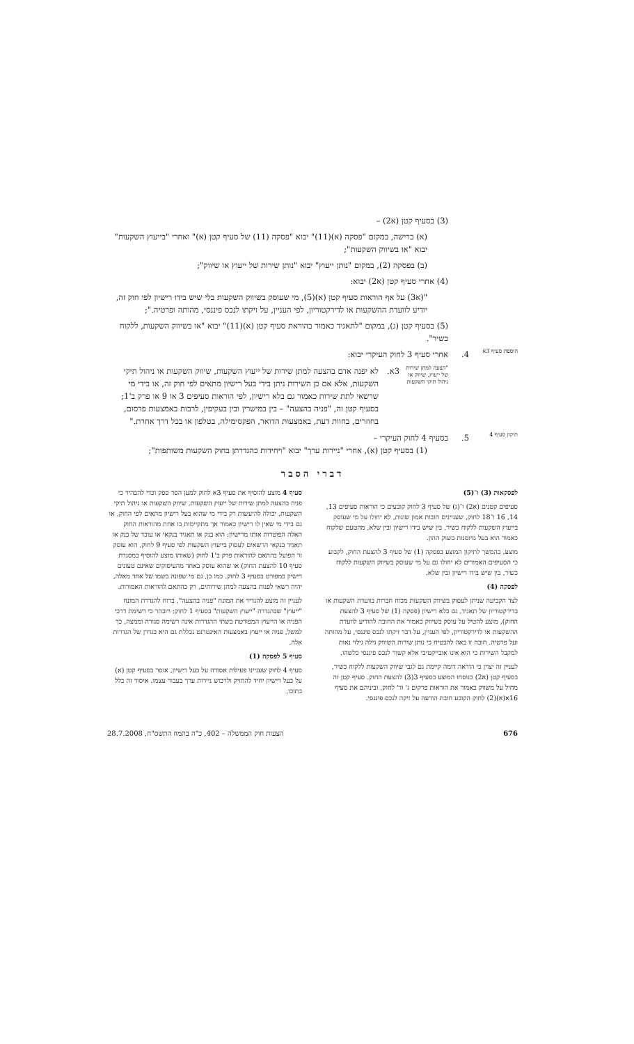(3) בסעיף קטן (א2) –
(א) ברישה, במקום "פסקה (א)(11)" יבוא "פסקה (11) של סעיף קטן (א)" ואחרי "בייעוץ השקעות" יבוא "או בשיווק השקעות";
(ב) בפסקה (2), במקום "נותן ייעוץ" יבוא "נותן שירות של ייעוץ או שיווק";
(4) אחרי סעיף קטן (א2) יבוא:
"(א3) על אף הוראות סעיף קטן (א)(5), מי שעוסק בשיווק השקעות בלי שיש בידו רישיון לפי חוק זה, יודיע לוועדת ההשקעות או לדירקטוריון, לפי העניין, על זיקתו לנכס פיננסי, מהותה ופרטיה.";
(5) בסעיף קטן (ג), במקום "לתאגיד כאמור בהוראת סעיף קטן (א)(11)" יבוא "או בשיווק השקעות, ללקוח כשיר".
הוספת סעיף 3א
4. אחרי סעיף 3 לחוק העיקרי יבוא:
"הצעה למתן שירות של ייעוץ, שיווק או ניהול תיקי השקעות
3א. לא יפנה אדם בהצעה למתן שירות של ייעוץ השקעות, שיווק השקעות או ניהול תיקי השקעות, אלא אם כן השירות ניתן בידי בעל רישיון מתאים לפי חוק זה, או בידי מי שרשאי לתת שירות כאמור גם בלא רישיון, לפי הוראות סעיפים 3 או 9 או פרק ב'1; בסעיף קטן זה, "פניה בהצעה" – בין במישרין ובין בעקיפין, לרבות באמצעות פרסום, בחוזרים, בחוות דעת, באמצעות הדואר, הפקסימילה, בטלפון או בכל דרך אחרת."
תיקון סעיף 4
5. בסעיף 4 לחוק העיקרי –
(1) בסעיף קטן (א), אחרי "ניירות ערך" יבוא "ויחידות כהגדרתן בחוק השקעות משותפות";
דברי הסבר
לפסקאות (3) ו־(5)
סעיפים קטנים (א2) ו־(ג) של סעיף 3 לחוק קובעים כי הוראות סעיפים 13, 14, 16 ו־18 לחוק, שעניינים חובות אמון שונות, לא יחולו על מי שעוסק בייעוץ השקעות ללקוח כשיר, בין שיש בידו רישיון ובין שלא, מהטעם שלקוח כאמור הוא בעל מיומנות בשוק ההון.
מוצע, בהמשך לתיקון המוצע בפסקה (1) של סעיף 3 להצעת החוק, לקבוע כי הסעיפים האמורים לא יחולו גם על מי שעוסק בשיווק השקעות ללקוח כשיר, בין שיש בידו רישיון ובין שלא.
לפסקה (4)
לצד הקביעה שניתן לעסוק בשיווק השקעות מכוח חברות בוועדת השקעות או בדירקטוריון של תאגיד, גם בלא רישיון (פסקה (1) של סעיף 3 להצעת החוק), מוצע להטיל על עוסק בשיווק כאמור את החובה להודיע לוועדת ההשקעות או לדירקטוריון, לפי העניין, על דבר זיקתו לנכס פיננסי, על מהותה ועל פרטיה. חובה זו באה להבטיח כי נותן שירות השיווק גילה גילוי נאות למקבל השירות כי הוא אינו אובייקטיבי אלא קשור לנכס פיננסי כלשהו.
לעניין זה יצוין כי הוראה דומה קיימת גם לגבי שיווק השקעות ללקוח כשיר, בסעיף קטן (א2) כנוסחו המוצע בסעיף 3(3) להצעת החוק. סעיף קטן זה מחיל על משווק כאמור את הוראות פרקים ג' וד' לחוק, וביניהם את סעיף 16א(א)(2) לחוק הקובע חובת הודעה על זיקה לנכס פיננסי.
סעיף 4 מוצע להוסיף את סעיף 3א לחוק למען הסר ספק וכדי להבהיר כי פניה בהצעה למתן שירות של ייעוץ השקעות, שיווק השקעות או ניהול תיקי השקעות, יכולה להיעשות רק בידי מי שהוא בעל רישיון מתאים לפי החוק, או גם בידי מי שאין לו רישיון כאמור אך מתקיימות בו אחת מהוראות החוק האלה הפוטרות אותו מרישיון: הוא בנק או תאגיד בנקאי או עובד של בנק או תאגיד בנקאי הרשאים לעסוק בייעוץ השקעות לפי סעיף 9 לחוק, הוא עוסק זר הפועל בהתאם להוראות פרק ב'1 לחוק (שאותו מוצע להוסיף במסגרת סעיף 10 להצעת החוק) או שהוא עוסק באחד מהעיסוקים שאינם טעונים רישיון כמפורט בסעיף 3 לחוק. כמו כן, גם מי שפונה בשמו של אחד מאלה, יהיה רשאי לפנות בהצעה למתן שירותים, רק בהתאם להוראות האמורות.
לעניין זה מוצע להגדיר את המונח "פניה בהצעה", ברוח להגדרת המונח "ייעוץ" שבהגדרה "ייעוץ השקעות" בסעיף 1 לחוק; ויובהר כי רשימת דרכי הפניה או הייעוץ המפורטת בשתי ההגדרות אינה רשימה סגורה וממצה, כך למשל, פניה או ייעוץ באמצעות האינטרנט נכללת גם היא בגדרן של הגדרות אלה.
סעיף 5 לפסקה (1)
סעיף 4 לחוק שעניינו פעילות אסורה על בעל רישיון, אוסר בסעיף קטן (א) על בעל רישיון יחיד להחזיק ולרכוש ניירות ערך בעבור עצמו. איסור זה כלל בתוכו,
676 הצעות חוק הממשלה – 402, כ"ה בתמוז התשס"ח, 28.7.2008